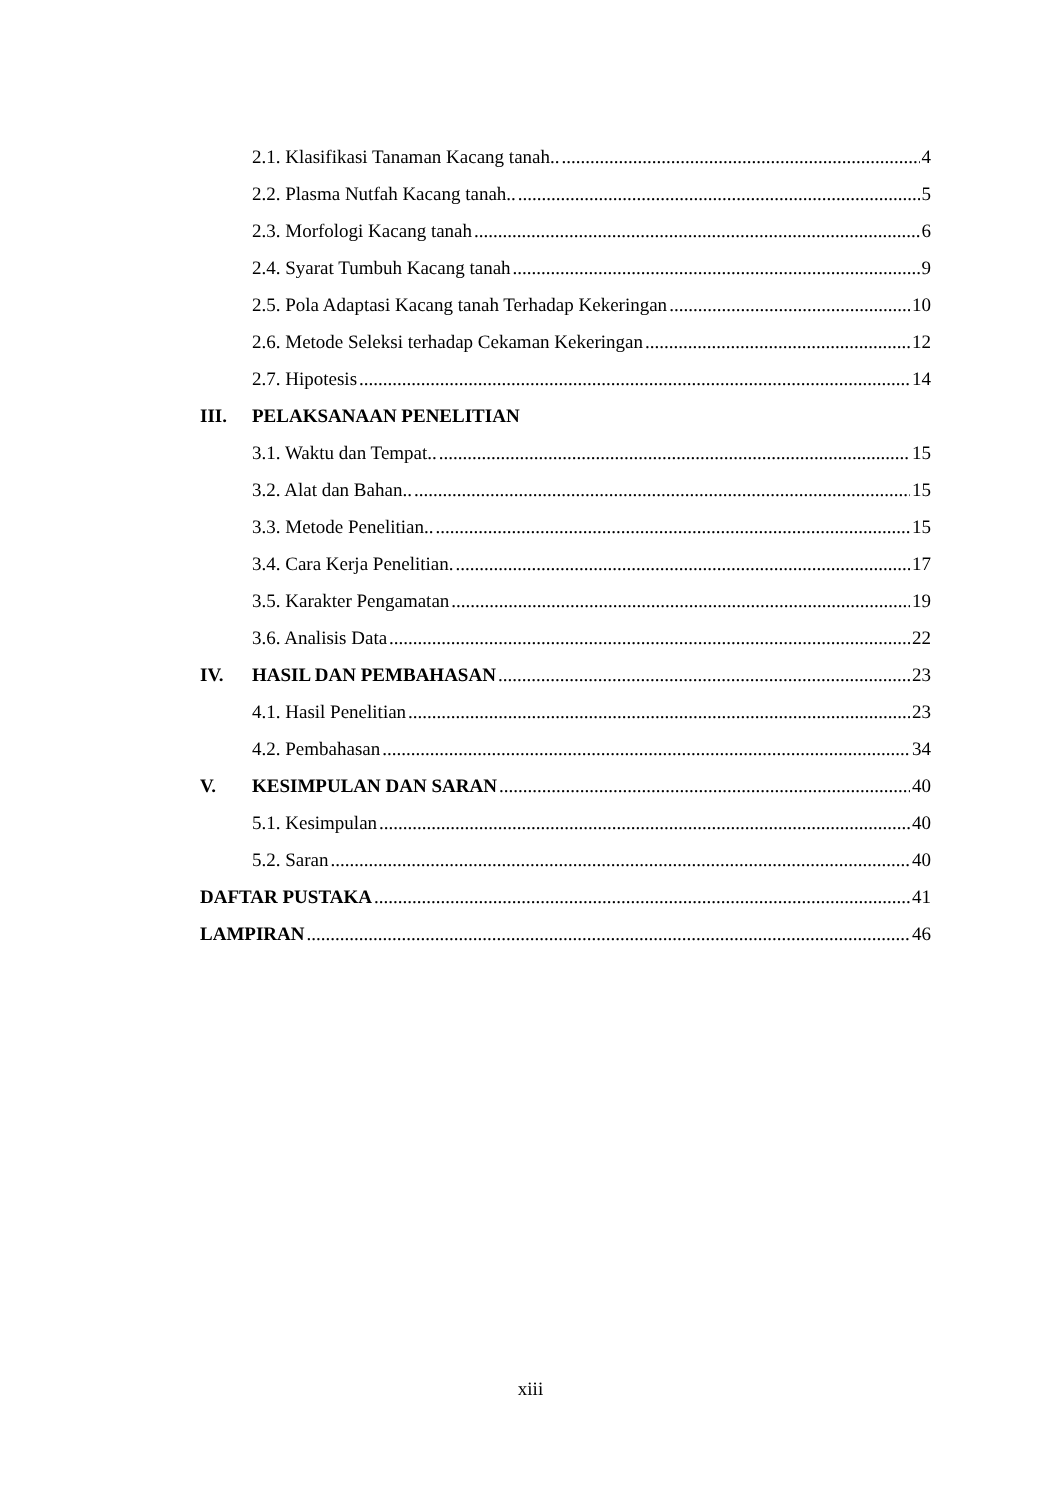2.1. Klasifikasi Tanaman Kacang tanah.. 4
2.2. Plasma Nutfah Kacang tanah.. 5
2.3. Morfologi Kacang tanah 6
2.4. Syarat Tumbuh Kacang tanah 9
2.5. Pola Adaptasi Kacang tanah Terhadap Kekeringan 10
2.6. Metode Seleksi terhadap Cekaman Kekeringan 12
2.7. Hipotesis 14
III. PELAKSANAAN PENELITIAN
3.1. Waktu dan Tempat.. 15
3.2. Alat dan Bahan.. 15
3.3. Metode Penelitian.. 15
3.4. Cara Kerja Penelitian. 17
3.5. Karakter Pengamatan 19
3.6. Analisis Data 22
IV. HASIL DAN PEMBAHASAN 23
4.1. Hasil Penelitian 23
4.2. Pembahasan 34
V. KESIMPULAN DAN SARAN 40
5.1. Kesimpulan 40
5.2. Saran 40
DAFTAR PUSTAKA 41
LAMPIRAN 46
xiii